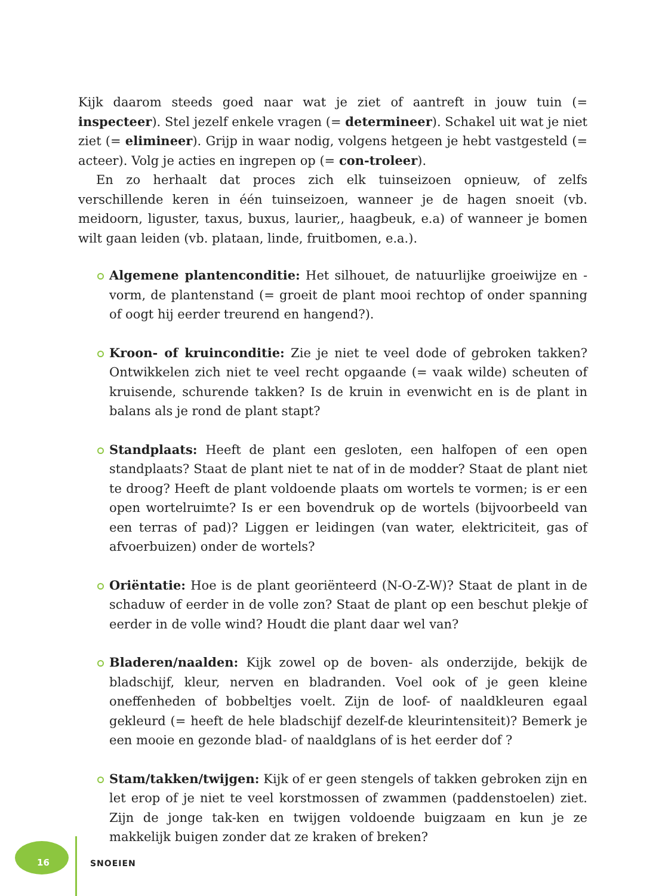Kijk daarom steeds goed naar wat je ziet of aantreft in jouw tuin (= inspecteer). Stel jezelf enkele vragen (= determineer). Schakel uit wat je niet ziet (= elimineer). Grijp in waar nodig, volgens hetgeen je hebt vastgesteld (= acteer). Volg je acties en ingrepen op (= con-troleer).
En zo herhaalt dat proces zich elk tuinseizoen opnieuw, of zelfs verschillende keren in één tuinseizoen, wanneer je de hagen snoeit (vb. meidoorn, liguster, taxus, buxus, laurier,, haagbeuk, e.a) of wanneer je bomen wilt gaan leiden (vb. plataan, linde, fruitbomen, e.a.).
Algemene plantenconditie: Het silhouet, de natuurlijke groeiwijze en -vorm, de plantenstand (= groeit de plant mooi rechtop of onder spanning of oogt hij eerder treurend en hangend?).
Kroon- of kruinconditie: Zie je niet te veel dode of gebroken takken? Ontwikkelen zich niet te veel recht opgaande (= vaak wilde) scheuten of kruisende, schurende takken? Is de kruin in evenwicht en is de plant in balans als je rond de plant stapt?
Standplaats: Heeft de plant een gesloten, een halfopen of een open standplaats? Staat de plant niet te nat of in de modder? Staat de plant niet te droog? Heeft de plant voldoende plaats om wortels te vormen; is er een open wortelruimte? Is er een bovendruk op de wortels (bijvoorbeeld van een terras of pad)? Liggen er leidingen (van water, elektriciteit, gas of afvoerbuizen) onder de wortels?
Oriëntatie: Hoe is de plant georiënteerd (N-O-Z-W)? Staat de plant in de schaduw of eerder in de volle zon? Staat de plant op een beschut plekje of eerder in de volle wind? Houdt die plant daar wel van?
Bladeren/naalden: Kijk zowel op de boven- als onderzijde, bekijk de bladschijf, kleur, nerven en bladranden. Voel ook of je geen kleine oneffenheden of bobbeltjes voelt. Zijn de loof- of naaldkleuren egaal gekleurd (= heeft de hele bladschijf dezelf-de kleurintensiteit)? Bemerk je een mooie en gezonde blad- of naaldglans of is het eerder dof ?
Stam/takken/twijgen: Kijk of er geen stengels of takken gebroken zijn en let erop of je niet te veel korstmossen of zwammen (paddenstoelen) ziet. Zijn de jonge tak-ken en twijgen voldoende buigzaam en kun je ze makkelijk buigen zonder dat ze kraken of breken?
16 SNOEIEN